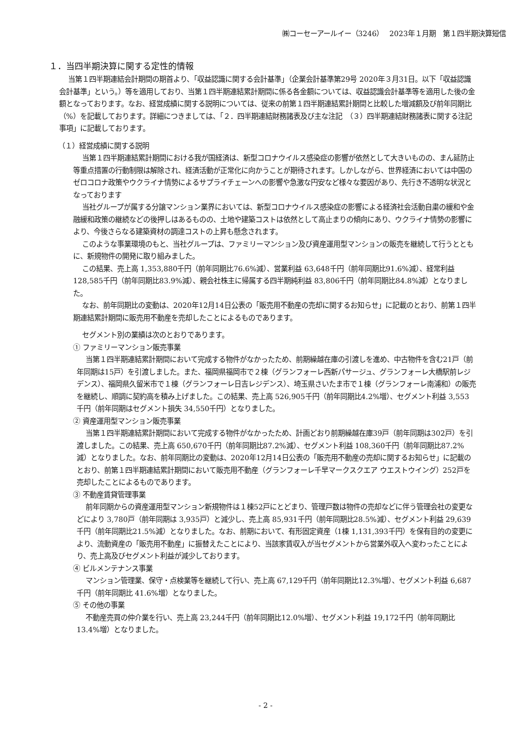㈱コーセーアールイー（3246）　 2023年１月期　第１四半期決算短信
１．当四半期決算に関する定性的情報
当第１四半期連結会計期間の期首より、「収益認識に関する会計基準」（企業会計基準第29号 2020年３月31日。以下「収益認識会計基準」という。）等を適用しており、当第１四半期連結累計期間に係る各金額については、収益認識会計基準等を適用した後の金額となっております。なお、経営成績に関する説明については、従来の前第１四半期連結累計期間と比較した増減額及び前年同期比（%）を記載しております。詳細につきましては、「２．四半期連結財務諸表及び主な注記　（３）四半期連結財務諸表に関する注記事項」に記載しております。
（１）経営成績に関する説明
当第１四半期連結累計期間における我が国経済は、新型コロナウイルス感染症の影響が依然として大きいものの、まん延防止等重点措置の行動制限は解除され、経済活動が正常化に向かうことが期待されます。しかしながら、世界経済においては中国のゼロコロナ政策やウクライナ情勢によるサプライチェーンへの影響や急激な円安など様々な要因があり、先行き不透明な状況となっております
当社グループが属する分譲マンション業界においては、新型コロナウイルス感染症の影響による経済社会活動自粛の緩和や金融緩和政策の継続などの後押しはあるものの、土地や建築コストは依然として高止まりの傾向にあり、ウクライナ情勢の影響により、今後さらなる建築資材の調達コストの上昇も懸念されます。
このような事業環境のもと、当社グループは、ファミリーマンション及び資産運用型マンションの販売を継続して行うとともに、新規物件の開発に取り組みました。
この結果、売上高 1,353,880千円（前年同期比76.6%減）、営業利益 63,648千円（前年同期比91.6%減）、経常利益 128,585千円（前年同期比83.9%減）、親会社株主に帰属する四半期純利益 83,806千円（前年同期比84.8%減）となりました。
なお、前年同期比の変動は、2020年12月14日公表の「販売用不動産の売却に関するお知らせ」に記載のとおり、前第１四半期連結累計期間に販売用不動産を売却したことによるものであります。
セグメント別の業績は次のとおりであります。
① ファミリーマンション販売事業
当第１四半期連結累計期間において完成する物件がなかったため、前期繰越在庫の引渡しを進め、中古物件を含む21戸（前年同期は15戸）を引渡しました。また、福岡県福岡市で２棟（グランフォーレ西新パサージュ、グランフォーレ大橋駅前レジデンス）、福岡県久留米市で１棟（グランフォーレ日吉レジデンス）、埼玉県さいたま市で１棟（グランフォーレ南浦和）の販売を継続し、順調に契約高を積み上げました。この結果、売上高 526,905千円（前年同期比4.2%増）、セグメント利益 3,553千円（前年同期はセグメント損失 34,550千円）となりました。
② 資産運用型マンション販売事業
当第１四半期連結累計期間において完成する物件がなかったため、計画どおり前期繰越在庫39戸（前年同期は302戸）を引渡しました。この結果、売上高 650,670千円（前年同期比87.2%減）、セグメント利益 108,360千円（前年同期比87.2%減）となりました。なお、前年同期比の変動は、2020年12月14日公表の「販売用不動産の売却に関するお知らせ」に記載のとおり、前第１四半期連結累計期間において販売用不動産（グランフォーレ千早マークスクエア ウエストウイング）252戸を売却したことによるものであります。
③ 不動産賃貸管理事業
前年同期からの資産運用型マンション新規物件は１棟52戸にとどまり、管理戸数は物件の売却などに伴う管理会社の変更などにより 3,780戸（前年同期は 3,935戸）と減少し、売上高 85,931千円（前年同期比28.5%減）、セグメント利益 29,639千円（前年同期比21.5%減）となりました。なお、前期において、有形固定資産（1棟 1,131,393千円）を保有目的の変更により、流動資産の「販売用不動産」に振替えたことにより、当該家賃収入が当セグメントから営業外収入へ変わったことにより、売上高及びセグメント利益が減少しております。
④ ビルメンテナンス事業
マンション管理業、保守・点検業等を継続して行い、売上高 67,129千円（前年同期比12.3%増）、セグメント利益 6,687千円（前年同期比 41.6%増）となりました。
⑤ その他の事業
不動産売買の仲介業を行い、売上高 23,244千円（前年同期比12.0%増）、セグメント利益 19,172千円（前年同期比13.4%増）となりました。
- 2 -